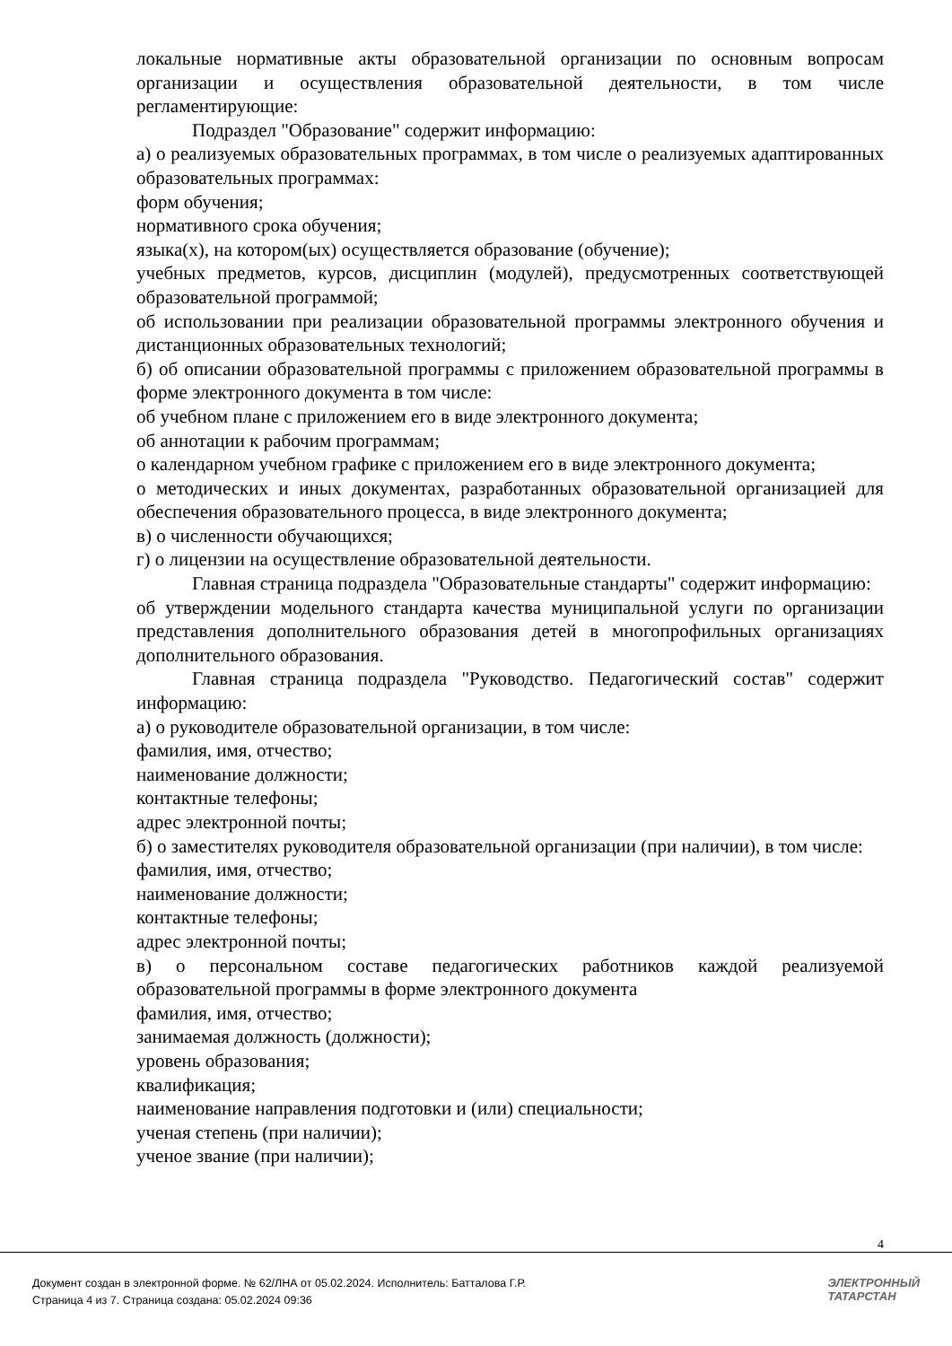локальные нормативные акты образовательной организации по основным вопросам организации и осуществления образовательной деятельности, в том числе регламентирующие:
Подраздел "Образование" содержит информацию:
а) о реализуемых образовательных программах, в том числе о реализуемых адаптированных образовательных программах:
форм обучения;
нормативного срока обучения;
языка(х), на котором(ых) осуществляется образование (обучение);
учебных предметов, курсов, дисциплин (модулей), предусмотренных соответствующей образовательной программой;
об использовании при реализации образовательной программы электронного обучения и дистанционных образовательных технологий;
б) об описании образовательной программы с приложением образовательной программы в форме электронного документа в том числе:
об учебном плане с приложением его в виде электронного документа;
об аннотации к рабочим программам;
о календарном учебном графике с приложением его в виде электронного документа;
о методических и иных документах, разработанных образовательной организацией для обеспечения образовательного процесса, в виде электронного документа;
в) о численности обучающихся;
г) о лицензии на осуществление образовательной деятельности.
Главная страница подраздела "Образовательные стандарты" содержит информацию:
об утверждении модельного стандарта качества муниципальной услуги по организации представления дополнительного образования детей в многопрофильных организациях дополнительного образования.
Главная страница подраздела "Руководство. Педагогический состав" содержит информацию:
а) о руководителе образовательной организации, в том числе:
фамилия, имя, отчество;
наименование должности;
контактные телефоны;
адрес электронной почты;
б) о заместителях руководителя образовательной организации (при наличии), в том числе:
фамилия, имя, отчество;
наименование должности;
контактные телефоны;
адрес электронной почты;
в) о персональном составе педагогических работников каждой реализуемой образовательной программы в форме электронного документа
фамилия, имя, отчество;
занимаемая должность (должности);
уровень образования;
квалификация;
наименование направления подготовки и (или) специальности;
ученая степень (при наличии);
ученое звание (при наличии);
4
Документ создан в электронной форме. № 62/ЛНА от 05.02.2024. Исполнитель: Батталова Г.Р.
Страница 4 из 7. Страница создана: 05.02.2024 09:36
ЭЛЕКТРОННЫЙ
ТАТАРСТАН